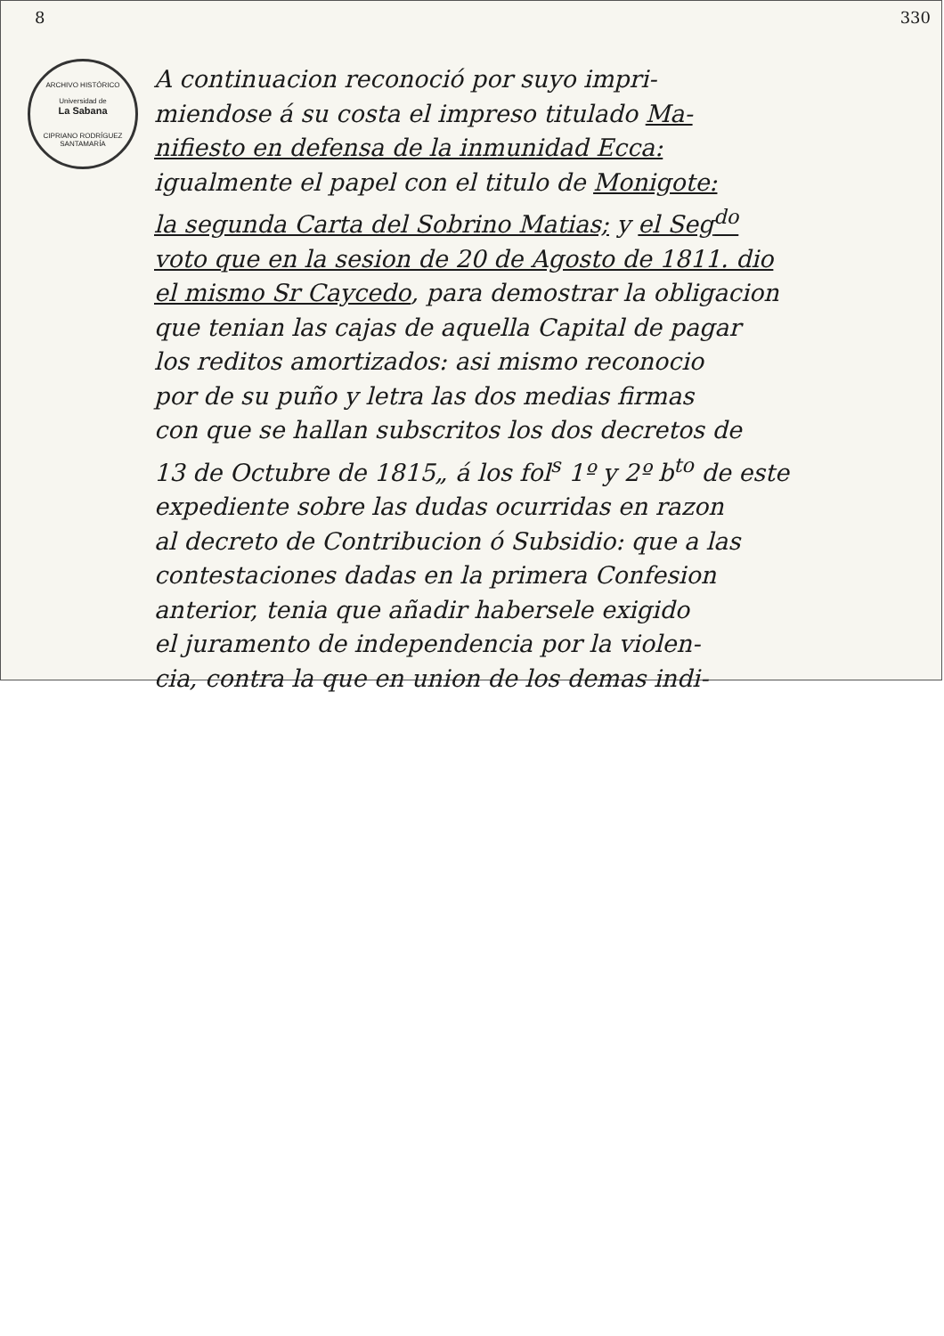8 330
ARCHIVO HISTÓRICO
Universidad de
La Sabana
CIPRIANO RODRÍGUEZ SANTAMARÍA
A continuacion reconoció por suyo impri-
miendose á su costa el impreso titulado Ma-
nifiesto en defensa de la inmunidad Ecca:
igualmente el papel con el titulo de Monigote:
la segunda Carta del Sobrino Matias; y el Seg<sup>do</sup>
voto que en la sesion de 20 de Agosto de 1811. dio
el mismo Sr Caycedo, para demostrar la obligacion
que tenian las cajas de aquella Capital de pagar
los reditos amortizados: asi mismo reconocio
por de su puño y letra las dos medias firmas
con que se hallan subscritos los dos decretos de
13 de Octubre de 1815„ á los fol<sup>s</sup> 1º y 2º b<sup>to</sup> de este
expediente sobre las dudas ocurridas en razon
al decreto de Contribucion ó Subsidio: que a las
contestaciones dadas en la primera Confesion
anterior, tenia que añadir habersele exigido
el juramento de independencia por la violen-
cia, contra la que en union de los demas indi-